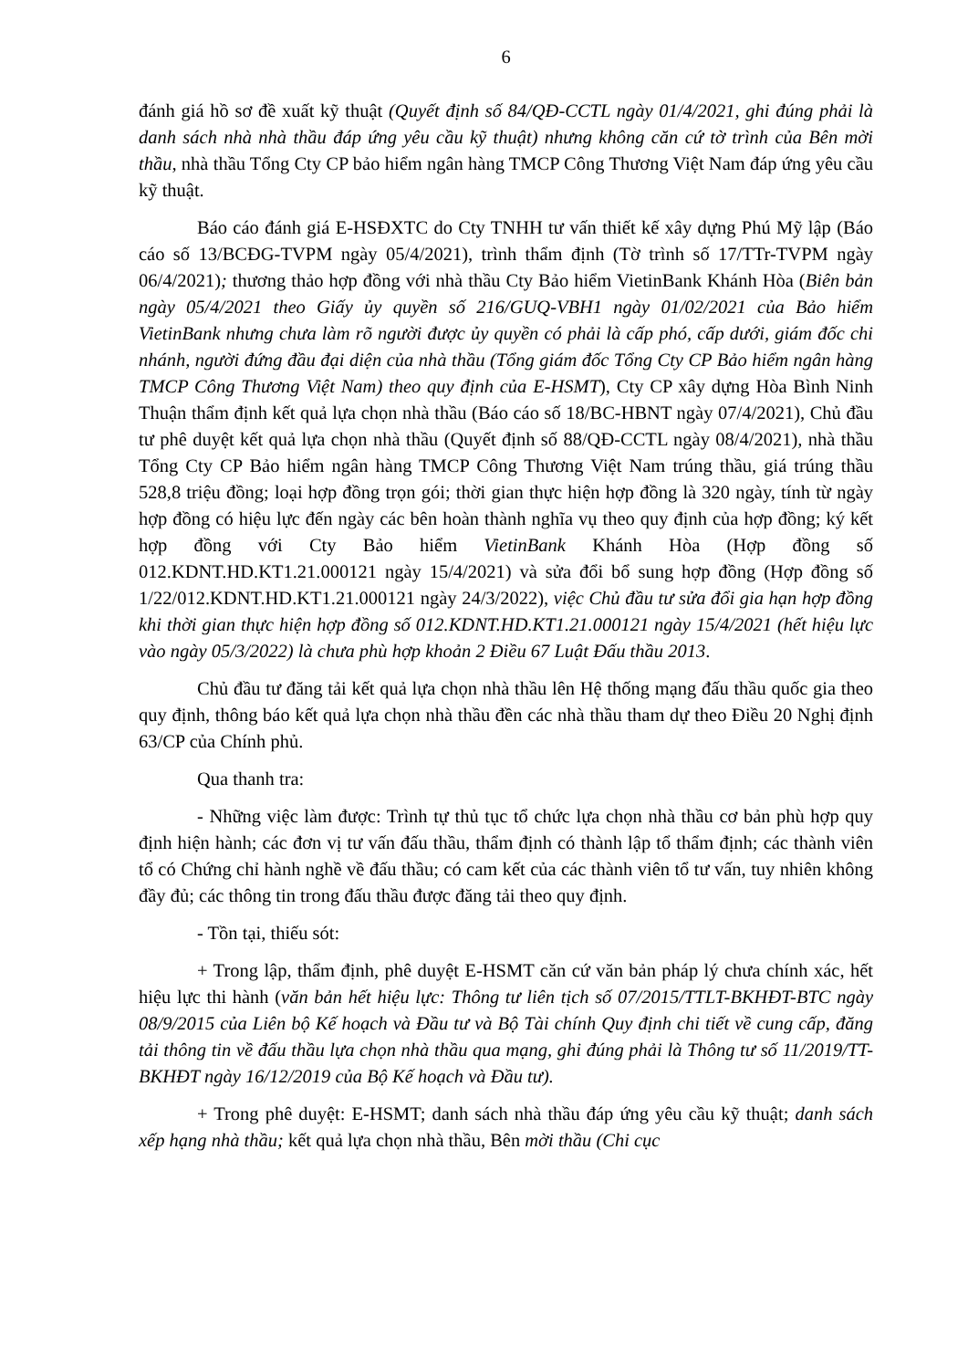6
đánh giá hồ sơ đề xuất kỹ thuật (Quyết định số 84/QĐ-CCTL ngày 01/4/2021, ghi đúng phải là danh sách nhà nhà thầu đáp ứng yêu cầu kỹ thuật) nhưng không căn cứ tờ trình của Bên mời thầu, nhà thầu Tổng Cty CP bảo hiểm ngân hàng TMCP Công Thương Việt Nam đáp ứng yêu cầu kỹ thuật.
Báo cáo đánh giá E-HSĐXTC do Cty TNHH tư vấn thiết kế xây dựng Phú Mỹ lập (Báo cáo số 13/BCĐG-TVPM ngày 05/4/2021), trình thẩm định (Tờ trình số 17/TTr-TVPM ngày 06/4/2021); thương thảo hợp đồng với nhà thầu Cty Bảo hiểm VietinBank Khánh Hòa (Biên bản ngày 05/4/2021 theo Giấy ủy quyền số 216/GUQ-VBH1 ngày 01/02/2021 của Bảo hiểm VietinBank nhưng chưa làm rõ người được ủy quyền có phải là cấp phó, cấp dưới, giám đốc chi nhánh, người đứng đầu đại diện của nhà thầu (Tổng giám đốc Tổng Cty CP Bảo hiểm ngân hàng TMCP Công Thương Việt Nam) theo quy định của E-HSMT), Cty CP xây dựng Hòa Bình Ninh Thuận thẩm định kết quả lựa chọn nhà thầu (Báo cáo số 18/BC-HBNT ngày 07/4/2021), Chủ đầu tư phê duyệt kết quả lựa chọn nhà thầu (Quyết định số 88/QĐ-CCTL ngày 08/4/2021), nhà thầu Tổng Cty CP Bảo hiểm ngân hàng TMCP Công Thương Việt Nam trúng thầu, giá trúng thầu 528,8 triệu đồng; loại hợp đồng trọn gói; thời gian thực hiện hợp đồng là 320 ngày, tính từ ngày hợp đồng có hiệu lực đến ngày các bên hoàn thành nghĩa vụ theo quy định của hợp đồng; ký kết hợp đồng với Cty Bảo hiểm VietinBank Khánh Hòa (Hợp đồng số 012.KDNT.HD.KT1.21.000121 ngày 15/4/2021) và sửa đổi bổ sung hợp đồng (Hợp đồng số 1/22/012.KDNT.HD.KT1.21.000121 ngày 24/3/2022), việc Chủ đầu tư sửa đổi gia hạn hợp đồng khi thời gian thực hiện hợp đồng số 012.KDNT.HD.KT1.21.000121 ngày 15/4/2021 (hết hiệu lực vào ngày 05/3/2022) là chưa phù hợp khoản 2 Điều 67 Luật Đấu thầu 2013.
Chủ đầu tư đăng tải kết quả lựa chọn nhà thầu lên Hệ thống mạng đấu thầu quốc gia theo quy định, thông báo kết quả lựa chọn nhà thầu đền các nhà thầu tham dự theo Điều 20 Nghị định 63/CP của Chính phủ.
Qua thanh tra:
- Những việc làm được: Trình tự thủ tục tổ chức lựa chọn nhà thầu cơ bản phù hợp quy định hiện hành; các đơn vị tư vấn đấu thầu, thẩm định có thành lập tổ thẩm định; các thành viên tổ có Chứng chỉ hành nghề về đấu thầu; có cam kết của các thành viên tổ tư vấn, tuy nhiên không đầy đủ; các thông tin trong đấu thầu được đăng tải theo quy định.
- Tồn tại, thiếu sót:
+ Trong lập, thẩm định, phê duyệt E-HSMT căn cứ văn bản pháp lý chưa chính xác, hết hiệu lực thi hành (văn bản hết hiệu lực: Thông tư liên tịch số 07/2015/TTLT-BKHĐT-BTC ngày 08/9/2015 của Liên bộ Kế hoạch và Đầu tư và Bộ Tài chính Quy định chi tiết về cung cấp, đăng tải thông tin về đấu thầu lựa chọn nhà thầu qua mạng, ghi đúng phải là Thông tư số 11/2019/TT-BKHĐT ngày 16/12/2019 của Bộ Kế hoạch và Đầu tư).
+ Trong phê duyệt: E-HSMT; danh sách nhà thầu đáp ứng yêu cầu kỹ thuật; danh sách xếp hạng nhà thầu; kết quả lựa chọn nhà thầu, Bên mời thầu (Chi cục